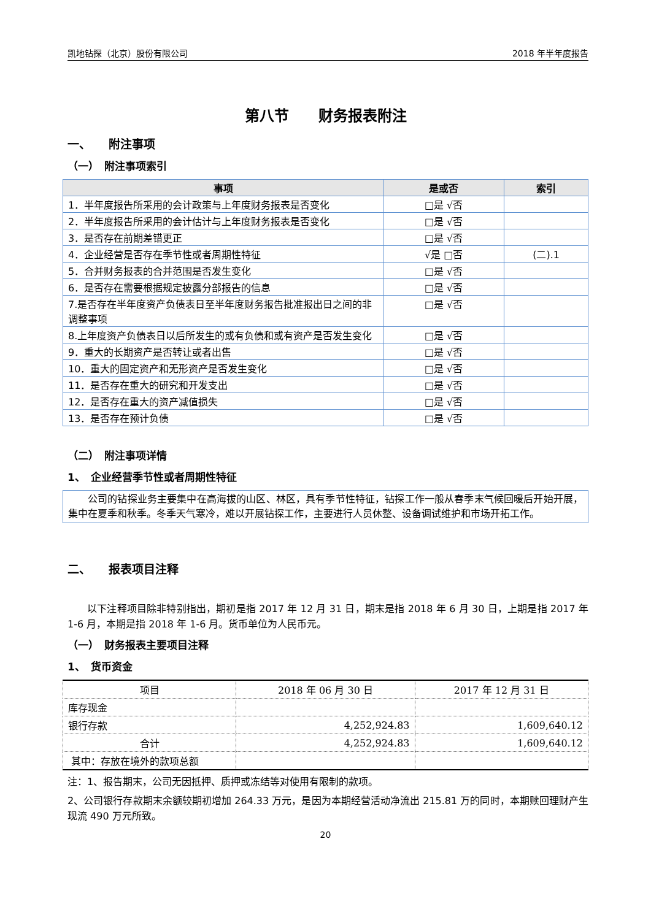凯地钻探（北京）股份有限公司 2018 年半年度报告
第八节　　财务报表附注
一、　　附注事项
（一）　附注事项索引
| 事项 | 是或否 | 索引 |
| --- | --- | --- |
| 1．半年度报告所采用的会计政策与上年度财务报表是否变化 | □是 √否 | |
| 2．半年度报告所采用的会计估计与上年度财务报表是否变化 | □是 √否 | |
| 3．是否存在前期差错更正 | □是 √否 | |
| 4．企业经营是否存在季节性或者周期性特征 | √是 □否 | (二).1 |
| 5．合并财务报表的合并范围是否发生变化 | □是 √否 | |
| 6．是否存在需要根据规定披露分部报告的信息 | □是 √否 | |
| 7.是否存在半年度资产负债表日至半年度财务报告批准报出日之间的非调整事项 | □是 √否 | |
| 8.上年度资产负债表日以后所发生的或有负债和或有资产是否发生变化 | □是 √否 | |
| 9．重大的长期资产是否转让或者出售 | □是 √否 | |
| 10．重大的固定资产和无形资产是否发生变化 | □是 √否 | |
| 11．是否存在重大的研究和开发支出 | □是 √否 | |
| 12．是否存在重大的资产减值损失 | □是 √否 | |
| 13．是否存在预计负债 | □是 √否 | |
（二）　附注事项详情
1、　企业经营季节性或者周期性特征
公司的钻探业务主要集中在高海拔的山区、林区，具有季节性特征，钻探工作一般从春季末气候回暖后开始开展，集中在夏季和秋季。冬季天气寒冷，难以开展钻探工作，主要进行人员休整、设备调试维护和市场开拓工作。
二、　　报表项目注释
以下注释项目除非特别指出，期初是指 2017 年 12 月 31 日，期末是指 2018 年 6 月 30 日，上期是指 2017 年 1-6 月，本期是指 2018 年 1-6 月。货币单位为人民币元。
（一）　财务报表主要项目注释
1、　货币资金
| 项目 | 2018 年 06 月 30 日 | 2017 年 12 月 31 日 |
| --- | --- | --- |
| 库存现金 | | |
| 银行存款 | 4,252,924.83 | 1,609,640.12 |
| 合计 | 4,252,924.83 | 1,609,640.12 |
| 其中：存放在境外的款项总额 | | |
注：1、报告期末，公司无因抵押、质押或冻结等对使用有限制的款项。
2、公司银行存款期末余额较期初增加 264.33 万元，是因为本期经营活动净流出 215.81 万的同时，本期赎回理财产生现流 490 万元所致。
20